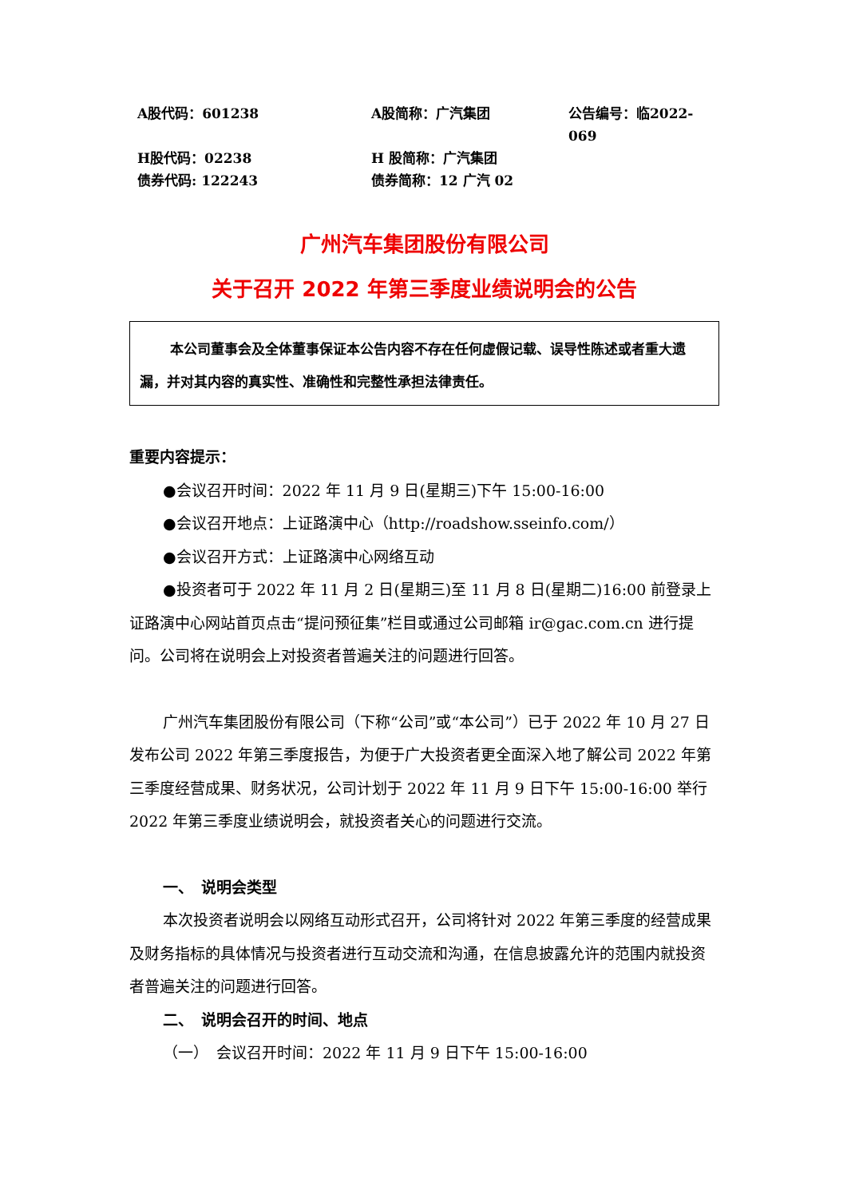A股代码：601238
A股简称：广汽集团
公告编号：临2022-069
H股代码：02238
H 股简称：广汽集团
债券代码: 122243
债券简称：12 广汽 02
广州汽车集团股份有限公司
关于召开 2022 年第三季度业绩说明会的公告
本公司董事会及全体董事保证本公告内容不存在任何虚假记载、误导性陈述或者重大遗漏，并对其内容的真实性、准确性和完整性承担法律责任。
重要内容提示：
●会议召开时间：2022 年 11 月 9 日(星期三)下午 15:00-16:00
●会议召开地点：上证路演中心（http://roadshow.sseinfo.com/）
●会议召开方式：上证路演中心网络互动
●投资者可于 2022 年 11 月 2 日(星期三)至 11 月 8 日(星期二)16:00 前登录上证路演中心网站首页点击“提问预征集”栏目或通过公司邮箱 ir@gac.com.cn 进行提问。公司将在说明会上对投资者普遍关注的问题进行回答。
广州汽车集团股份有限公司（下称“公司”或“本公司”）已于 2022 年 10 月 27 日发布公司 2022 年第三季度报告，为便于广大投资者更全面深入地了解公司 2022 年第三季度经营成果、财务状况，公司计划于 2022 年 11 月 9 日下午 15:00-16:00 举行 2022 年第三季度业绩说明会，就投资者关心的问题进行交流。
一、　说明会类型
本次投资者说明会以网络互动形式召开，公司将针对 2022 年第三季度的经营成果及财务指标的具体情况与投资者进行互动交流和沟通，在信息披露允许的范围内就投资者普遍关注的问题进行回答。
二、　说明会召开的时间、地点
（一）　会议召开时间：2022 年 11 月 9 日下午 15:00-16:00